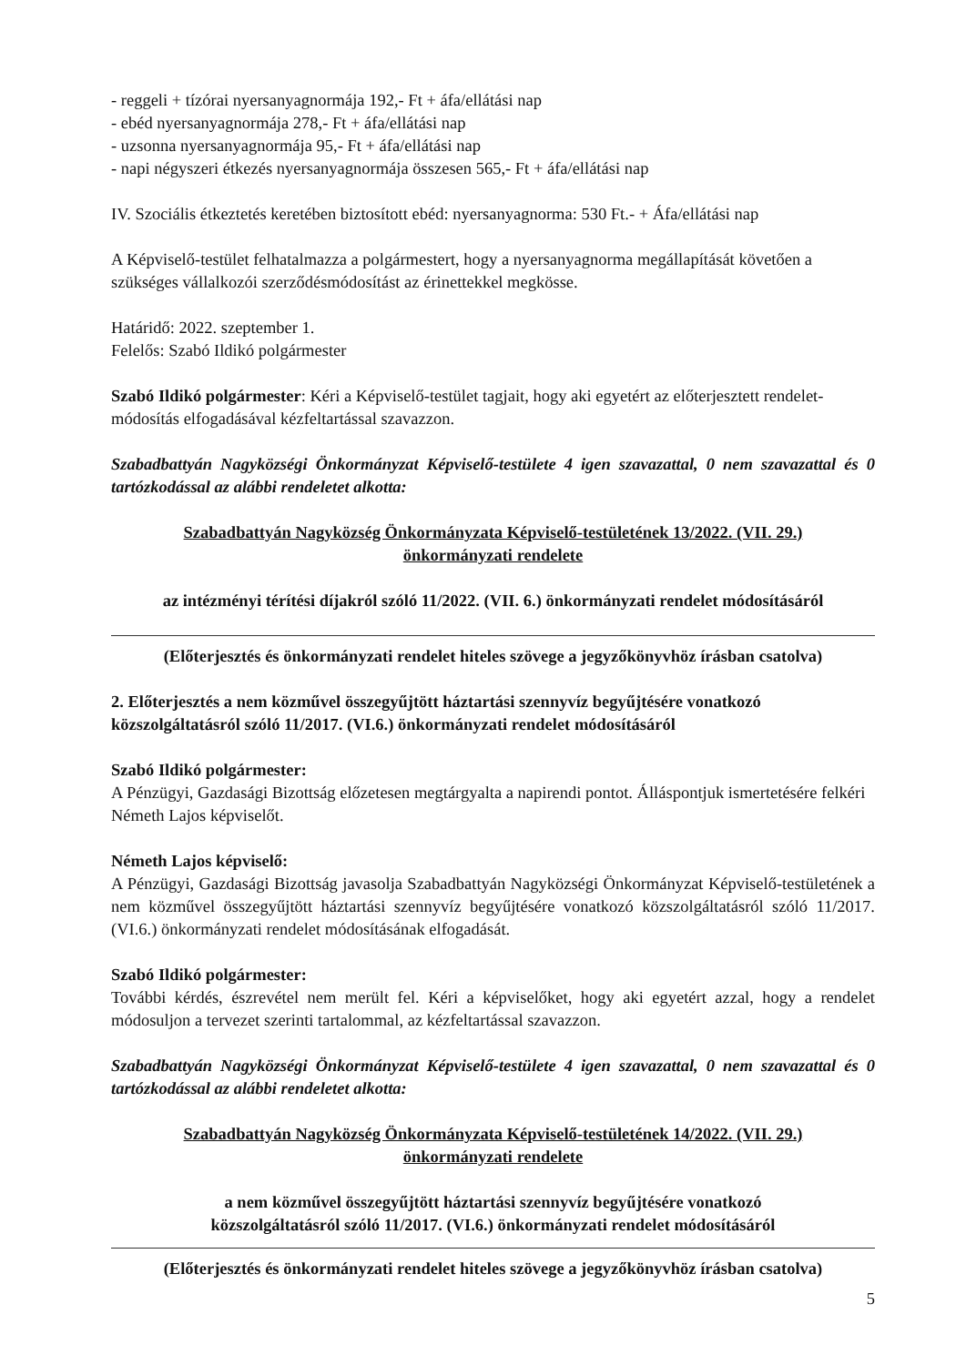- reggeli + tízórai nyersanyagnormája 192,- Ft + áfa/ellátási nap
- ebéd nyersanyagnormája 278,- Ft + áfa/ellátási nap
- uzsonna nyersanyagnormája 95,- Ft + áfa/ellátási nap
- napi négyszeri étkezés nyersanyagnormája összesen 565,- Ft + áfa/ellátási nap
IV. Szociális étkeztetés keretében biztosított ebéd: nyersanyagnorma: 530 Ft.- + Áfa/ellátási nap
A Képviselő-testület felhatalmazza a polgármestert, hogy a nyersanyagnorma megállapítását követően a szükséges vállalkozói szerződésmódosítást az érinettekkel megkösse.
Határidő: 2022. szeptember 1.
Felelős: Szabó Ildikó polgármester
Szabó Ildikó polgármester: Kéri a Képviselő-testület tagjait, hogy aki egyetért az előterjesztett rendelet-módosítás elfogadásával kézfeltartással szavazzon.
Szabadbattyán Nagyközségi Önkormányzat Képviselő-testülete 4 igen szavazattal, 0 nem szavazattal és 0 tartózkodással az alábbi rendeletet alkotta:
Szabadbattyán Nagyközség Önkormányzata Képviselő-testületének 13/2022. (VII. 29.)
önkormányzati rendelete
az intézményi térítési díjakról szóló 11/2022. (VII. 6.) önkormányzati rendelet módosításáról
(Előterjesztés és önkormányzati rendelet hiteles szövege a jegyzőkönyvhöz írásban csatolva)
2. Előterjesztés a nem közművel összegyűjtött háztartási szennyvíz begyűjtésére vonatkozó közszolgáltatásról szóló 11/2017. (VI.6.) önkormányzati rendelet módosításáról
Szabó Ildikó polgármester:
A Pénzügyi, Gazdasági Bizottság előzetesen megtárgyalta a napirendi pontot. Álláspontjuk ismertetésére felkéri Németh Lajos képviselőt.
Németh Lajos képviselő:
A Pénzügyi, Gazdasági Bizottság javasolja Szabadbattyán Nagyközségi Önkormányzat Képviselő-testületének a nem közművel összegyűjtött háztartási szennyvíz begyűjtésére vonatkozó közszolgáltatásról szóló 11/2017. (VI.6.) önkormányzati rendelet módosításának elfogadását.
Szabó Ildikó polgármester:
További kérdés, észrevétel nem merült fel. Kéri a képviselőket, hogy aki egyetért azzal, hogy a rendelet módosuljon a tervezet szerinti tartalommal, az kézfeltartással szavazzon.
Szabadbattyán Nagyközségi Önkormányzat Képviselő-testülete 4 igen szavazattal, 0 nem szavazattal és 0 tartózkodással az alábbi rendeletet alkotta:
Szabadbattyán Nagyközség Önkormányzata Képviselő-testületének 14/2022. (VII. 29.)
önkormányzati rendelete
a nem közművel összegyűjtött háztartási szennyvíz begyűjtésére vonatkozó
közszolgáltatásról szóló 11/2017. (VI.6.) önkormányzati rendelet módosításáról
(Előterjesztés és önkormányzati rendelet hiteles szövege a jegyzőkönyvhöz írásban csatolva)
5